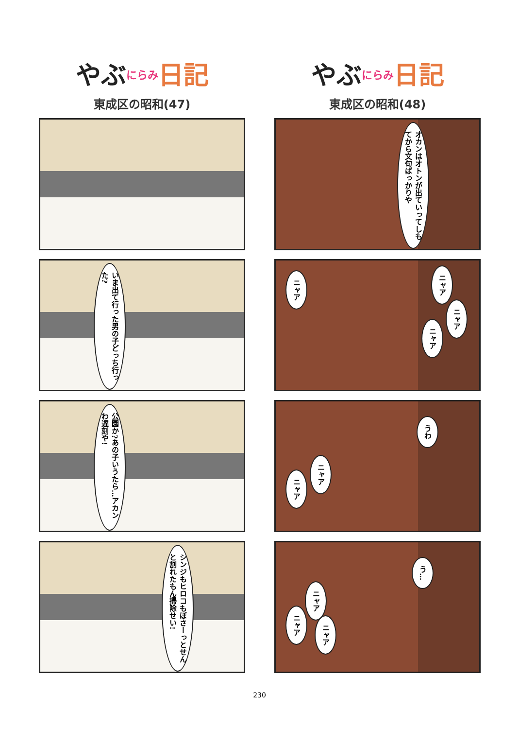やぶにらみ 日記
東成区の昭和(47)
いま出て行った男の子どっち行った?
公園か?あの子いうたら…アカンわ遅刻や!
シンジもヒロコもぼさーっとせんと割れたもん掃除せい!
やぶにらみ 日記
東成区の昭和(48)
オカンはオトンが出ていってしもてから文句ばっかりや
ニャア
ニャア
ニャア
ニャア
うわ
ニャア
ニャア
う…
ニャア
ニャア
ニャア
230